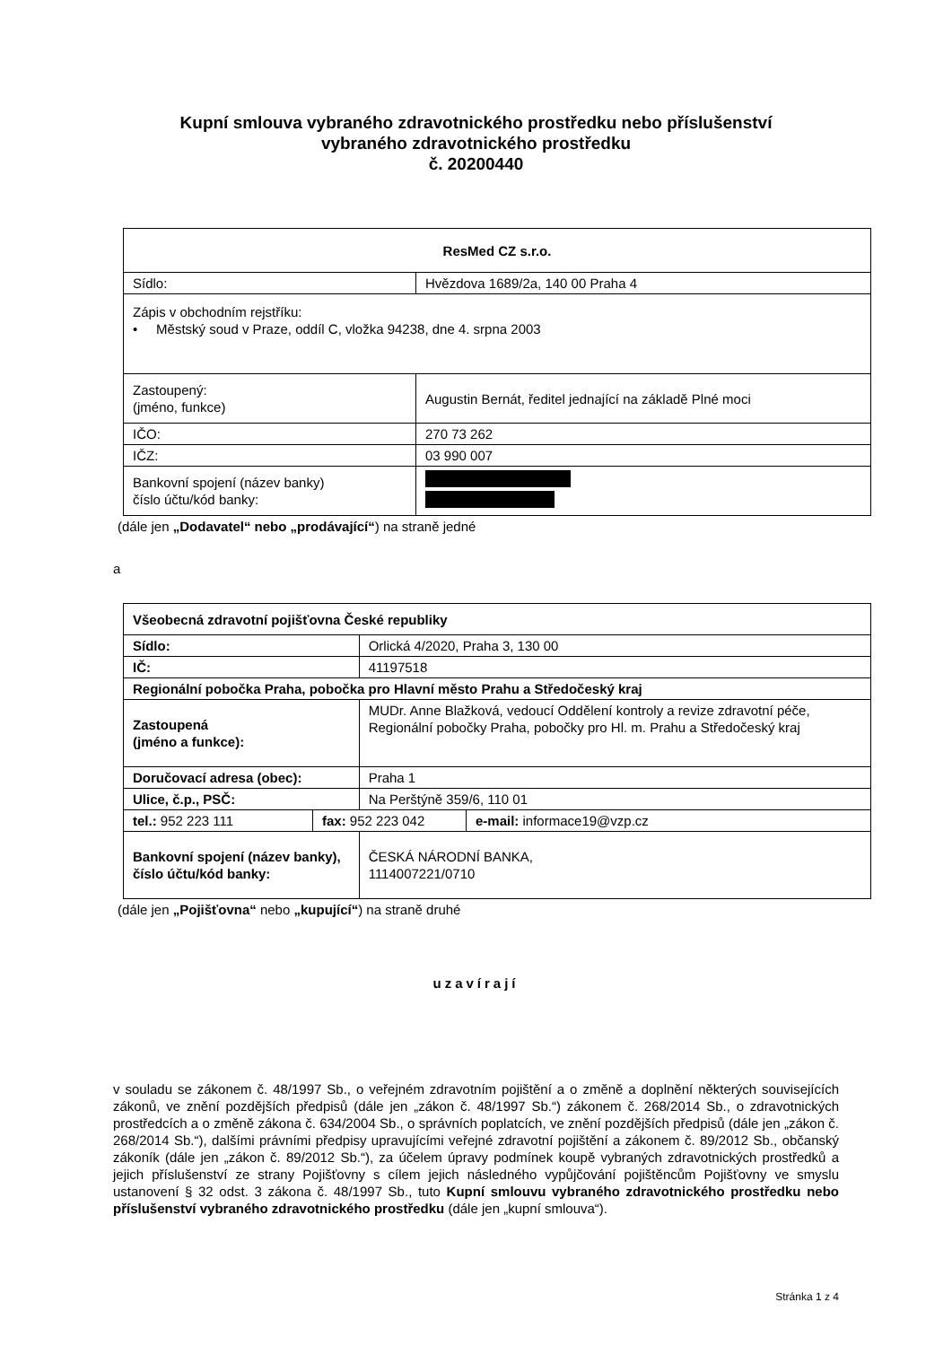Kupní smlouva vybraného zdravotnického prostředku nebo příslušenství
vybraného zdravotnického prostředku
č. 20200440
| ResMed CZ s.r.o. | |
| Sídlo: | Hvězdova 1689/2a, 140 00 Praha 4 |
| Zápis v obchodním rejstříku: • Městský soud v Praze, oddíl C, vložka 94238, dne 4. srpna 2003 | |
| Zastoupený: (jméno, funkce) | Augustin Bernát, ředitel jednající na základě Plné moci |
| IČO: | 270 73 262 |
| IČZ: | 03 990 007 |
| Bankovní spojení (název banky) číslo účtu/kód banky: | |
(dále jen „Dodavatel“ nebo „prodávající“) na straně jedné
a
| Všeobecná zdravotní pojišťovna České republiky | | |
| Sídlo: | | Orlická 4/2020, Praha 3, 130 00 |
| IČ: | | 41197518 |
| Regionální pobočka Praha, pobočka pro Hlavní město Prahu a Středočeský kraj | | |
| Zastoupená (jméno a funkce): | | MUDr. Anne Blažková, vedoucí Oddělení kontroly a revize zdravotní péče, Regionální pobočky Praha, pobočky pro Hl. m. Prahu a Středočeský kraj |
| Doručovací adresa (obec): | | Praha 1 |
| Ulice, č.p., PSČ: | | Na Perštýně 359/6, 110 01 |
| tel.: 952 223 111 | / fax: 952 223 042 / e-mail: informace19@vzp.cz / | |
| Bankovní spojení (název banky), číslo účtu/kód banky: | | ČESKÁ NÁRODNÍ BANKA, 1114007221/0710 |
(dále jen „Pojišťovna“ nebo „kupující“) na straně druhé
uzavírají
v souladu se zákonem č. 48/1997 Sb., o veřejném zdravotním pojištění a o změně a doplnění některých souvisejících zákonů, ve znění pozdějších předpisů (dále jen „zákon č. 48/1997 Sb.“) zákonem č. 268/2014 Sb., o zdravotnických prostředcích a o změně zákona č. 634/2004 Sb., o správních poplatcích, ve znění pozdějších předpisů (dále jen „zákon č. 268/2014 Sb.“), dalšími právními předpisy upravujícími veřejné zdravotní pojištění a zákonem č. 89/2012 Sb., občanský zákoník (dále jen „zákon č. 89/2012 Sb.“), za účelem úpravy podmínek koupě vybraných zdravotnických prostředků a jejich příslušenství ze strany Pojišťovny s cílem jejich následného vypůjčování pojištěncům Pojišťovny ve smyslu ustanovení § 32 odst. 3 zákona č. 48/1997 Sb., tuto Kupní smlouvu vybraného zdravotnického prostředku nebo příslušenství vybraného zdravotnického prostředku (dále jen „kupní smlouva“).
Stránka 1 z 4